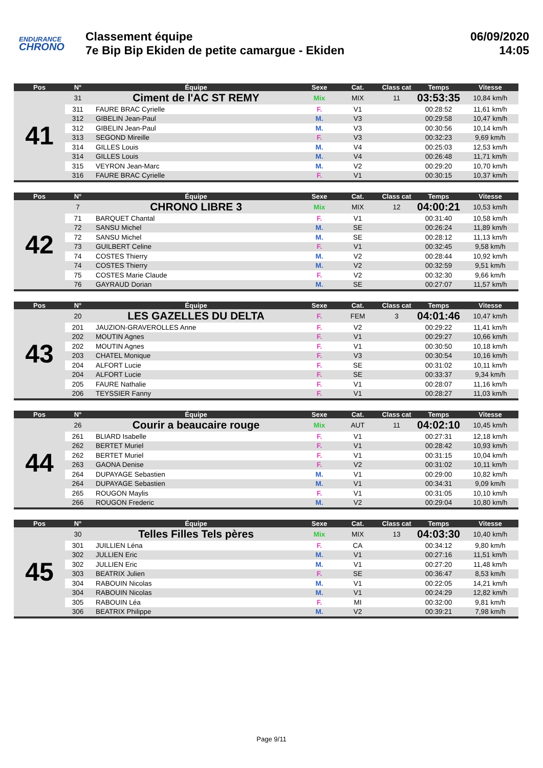ENDURANCE
CHRONO
Classement équipe
7e Bip Bip Ekiden de petite camargue - Ekiden
06/09/2020
14:05
| Pos | N° | Équipe | Sexe | Cat. | Class cat | Temps | Vitesse |
| --- | --- | --- | --- | --- | --- | --- | --- |
| 41 | 31 | Ciment de l'AC ST REMY | Mix | MIX | 11 | 03:53:35 | 10,84 km/h |
| | 311 | FAURE BRAC Cyrielle | F. | V1 | | 00:28:52 | 11,61 km/h |
| | 312 | GIBELIN Jean-Paul | M. | V3 | | 00:29:58 | 10,47 km/h |
| | 312 | GIBELIN Jean-Paul | M. | V3 | | 00:30:56 | 10,14 km/h |
| | 313 | SEGOND Mireille | F. | V3 | | 00:32:23 | 9,69 km/h |
| | 314 | GILLES Louis | M. | V4 | | 00:25:03 | 12,53 km/h |
| | 314 | GILLES Louis | M. | V4 | | 00:26:48 | 11,71 km/h |
| | 315 | VEYRON Jean-Marc | M. | V2 | | 00:29:20 | 10,70 km/h |
| | 316 | FAURE BRAC Cyrielle | F. | V1 | | 00:30:15 | 10,37 km/h |
| Pos | N° | Équipe | Sexe | Cat. | Class cat | Temps | Vitesse |
| --- | --- | --- | --- | --- | --- | --- | --- |
| 42 | 7 | CHRONO LIBRE 3 | Mix | MIX | 12 | 04:00:21 | 10,53 km/h |
| | 71 | BARQUET Chantal | F. | V1 | | 00:31:40 | 10,58 km/h |
| | 72 | SANSU Michel | M. | SE | | 00:26:24 | 11,89 km/h |
| | 72 | SANSU Michel | M. | SE | | 00:28:12 | 11,13 km/h |
| | 73 | GUILBERT Celine | F. | V1 | | 00:32:45 | 9,58 km/h |
| | 74 | COSTES Thierry | M. | V2 | | 00:28:44 | 10,92 km/h |
| | 74 | COSTES Thierry | M. | V2 | | 00:32:59 | 9,51 km/h |
| | 75 | COSTES Marie Claude | F. | V2 | | 00:32:30 | 9,66 km/h |
| | 76 | GAYRAUD Dorian | M. | SE | | 00:27:07 | 11,57 km/h |
| Pos | N° | Équipe | Sexe | Cat. | Class cat | Temps | Vitesse |
| --- | --- | --- | --- | --- | --- | --- | --- |
| 43 | 20 | LES GAZELLES DU DELTA | F. | FEM | 3 | 04:01:46 | 10,47 km/h |
| | 201 | JAUZION-GRAVEROLLES Anne | F. | V2 | | 00:29:22 | 11,41 km/h |
| | 202 | MOUTIN Agnes | F. | V1 | | 00:29:27 | 10,66 km/h |
| | 202 | MOUTIN Agnes | F. | V1 | | 00:30:50 | 10,18 km/h |
| | 203 | CHATEL Monique | F. | V3 | | 00:30:54 | 10,16 km/h |
| | 204 | ALFORT Lucie | F. | SE | | 00:31:02 | 10,11 km/h |
| | 204 | ALFORT Lucie | F. | SE | | 00:33:37 | 9,34 km/h |
| | 205 | FAURE Nathalie | F. | V1 | | 00:28:07 | 11,16 km/h |
| | 206 | TEYSSIER Fanny | F. | V1 | | 00:28:27 | 11,03 km/h |
| Pos | N° | Équipe | Sexe | Cat. | Class cat | Temps | Vitesse |
| --- | --- | --- | --- | --- | --- | --- | --- |
| 44 | 26 | Courir a beaucaire rouge | Mix | AUT | 11 | 04:02:10 | 10,45 km/h |
| | 261 | BLIARD Isabelle | F. | V1 | | 00:27:31 | 12,18 km/h |
| | 262 | BERTET Muriel | F. | V1 | | 00:28:42 | 10,93 km/h |
| | 262 | BERTET Muriel | F. | V1 | | 00:31:15 | 10,04 km/h |
| | 263 | GAONA Denise | F. | V2 | | 00:31:02 | 10,11 km/h |
| | 264 | DUPAYAGE Sebastien | M. | V1 | | 00:29:00 | 10,82 km/h |
| | 264 | DUPAYAGE Sebastien | M. | V1 | | 00:34:31 | 9,09 km/h |
| | 265 | ROUGON Maylis | F. | V1 | | 00:31:05 | 10,10 km/h |
| | 266 | ROUGON Frederic | M. | V2 | | 00:29:04 | 10,80 km/h |
| Pos | N° | Équipe | Sexe | Cat. | Class cat | Temps | Vitesse |
| --- | --- | --- | --- | --- | --- | --- | --- |
| 45 | 30 | Telles Filles Tels pères | Mix | MIX | 13 | 04:03:30 | 10,40 km/h |
| | 301 | JUILLIEN Léna | F. | CA | | 00:34:12 | 9,80 km/h |
| | 302 | JULLIEN Eric | M. | V1 | | 00:27:16 | 11,51 km/h |
| | 302 | JULLIEN Eric | M. | V1 | | 00:27:20 | 11,48 km/h |
| | 303 | BEATRIX Julien | F. | SE | | 00:36:47 | 8,53 km/h |
| | 304 | RABOUIN Nicolas | M. | V1 | | 00:22:05 | 14,21 km/h |
| | 304 | RABOUIN Nicolas | M. | V1 | | 00:24:29 | 12,82 km/h |
| | 305 | RABOUIN Léa | F. | MI | | 00:32:00 | 9,81 km/h |
| | 306 | BEATRIX Philippe | M. | V2 | | 00:39:21 | 7,98 km/h |
Page 9/11